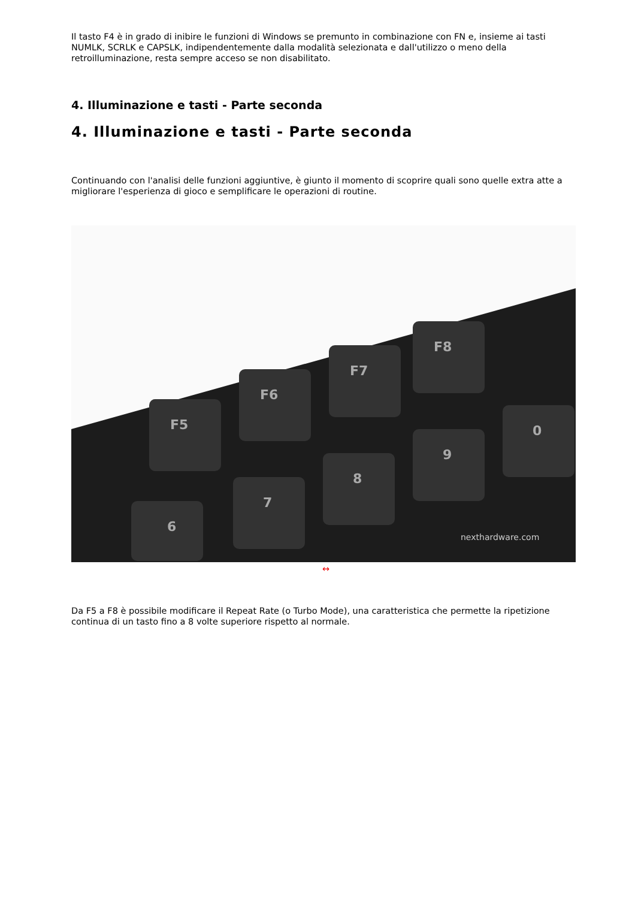Il tasto F4 è in grado di inibire le funzioni di Windows se premunto in combinazione con FN e, insieme ai tasti NUMLK, SCRLK e CAPSLK, indipendentemente dalla modalità selezionata e dall'utilizzo o meno della retroilluminazione, resta sempre acceso se non disabilitato.
4. Illuminazione e tasti - Parte seconda
4. Illuminazione e tasti - Parte seconda
Continuando con l'analisi delle funzioni aggiuntive, è giunto il momento di scoprire quali sono quelle extra atte a migliorare l'esperienza di gioco e semplificare le operazioni di routine.
F5
F6
F7
F8
8
9
0
7
6
nexthardware.com
↔
Da F5 a F8 è possibile modificare il Repeat Rate (o Turbo Mode), una caratteristica che permette la ripetizione continua di un tasto fino a 8 volte superiore rispetto al normale.